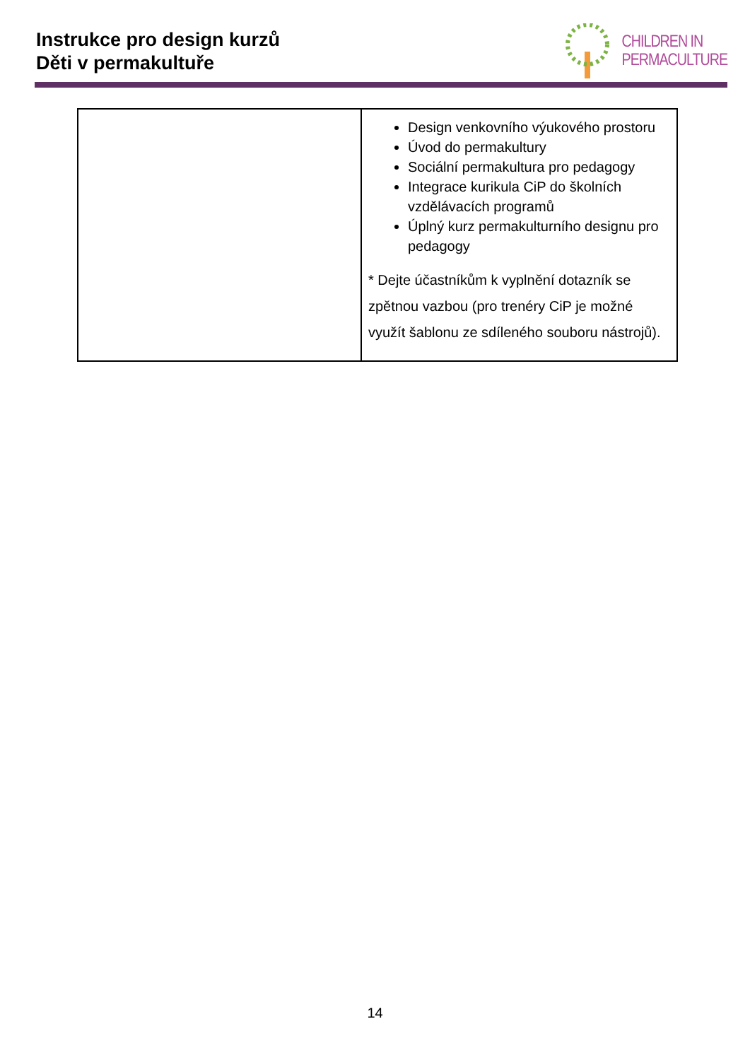Instrukce pro design kurzů
Děti v permakultuře
CHILDREN IN
PERMACULTURE
| | Design venkovního výukového prostoru Úvod do permakultury Sociální permakultura pro pedagogy Integrace kurikula CiP do školních vzdělávacích programů Úplný kurz permakulturního designu pro pedagogy * Dejte účastníkům k vyplnění dotazník se zpětnou vazbou (pro trenéry CiP je možné využít šablonu ze sdíleného souboru nástrojů). |
14